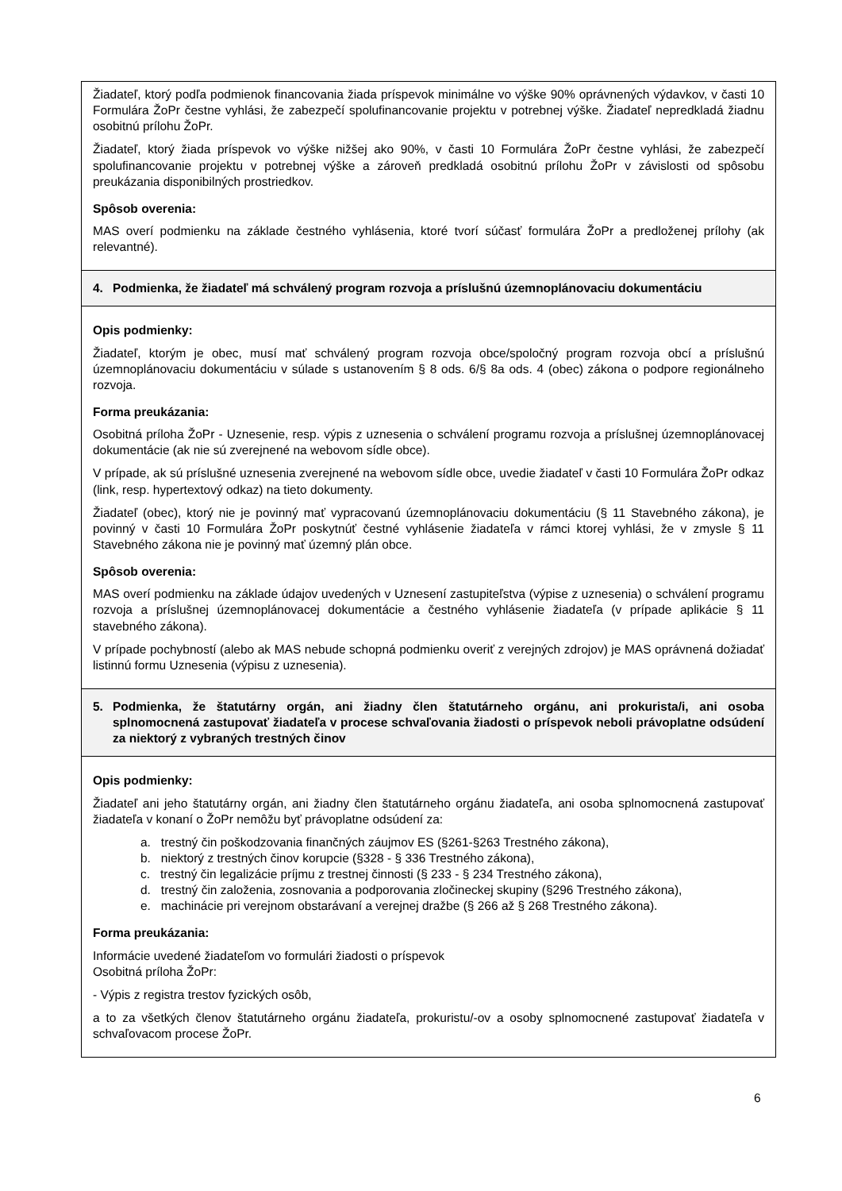| Žiadateľ, ktorý podľa podmienok financovania žiada príspevok minimálne vo výške 90% oprávnených výdavkov, v časti 10 Formulára ŽoPr čestne vyhlási, že zabezpečí spolufinancovanie projektu v potrebnej výške. Žiadateľ nepredkladá žiadnu osobitnú prílohu ŽoPr. Žiadateľ, ktorý žiada príspevok vo výške nižšej ako 90%, v časti 10 Formulára ŽoPr čestne vyhlási, že zabezpečí spolufinancovanie projektu v potrebnej výške a zároveň predkladá osobitnú prílohu ŽoPr v závislosti od spôsobu preukázania disponibilných prostriedkov. Spôsob overenia: MAS overí podmienku na základe čestného vyhlásenia, ktoré tvorí súčasť formulára ŽoPr a predloženej prílohy (ak relevantné). |
| 4. Podmienka, že žiadateľ má schválený program rozvoja a príslušnú územnoplánovaciu dokumentáciu |
| Opis podmienky: Žiadateľ, ktorým je obec, musí mať schválený program rozvoja obce/spoločný program rozvoja obcí a príslušnú územnoplánovaciu dokumentáciu v súlade s ustanovením § 8 ods. 6/§ 8a ods. 4 (obec) zákona o podpore regionálneho rozvoja. Forma preukázania: Osobitná príloha ŽoPr - Uznesenie, resp. výpis z uznesenia o schválení programu rozvoja a príslušnej územnoplánovacej dokumentácie (ak nie sú zverejnené na webovom sídle obce). V prípade, ak sú príslušné uznesenia zverejnené na webovom sídle obce, uvedie žiadateľ v časti 10 Formulára ŽoPr odkaz (link, resp. hypertextový odkaz) na tieto dokumenty. Žiadateľ (obec), ktorý nie je povinný mať vypracovanú územnoplánovaciu dokumentáciu (§ 11 Stavebného zákona), je povinný v časti 10 Formulára ŽoPr poskytnúť čestné vyhlásenie žiadateľa v rámci ktorej vyhlási, že v zmysle § 11 Stavebného zákona nie je povinný mať územný plán obce. Spôsob overenia: MAS overí podmienku na základe údajov uvedených v Uznesení zastupiteľstva (výpise z uznesenia) o schválení programu rozvoja a príslušnej územnoplánovacej dokumentácie a čestného vyhlásenie žiadateľa (v prípade aplikácie § 11 stavebného zákona). V prípade pochybností (alebo ak MAS nebude schopná podmienku overiť z verejných zdrojov) je MAS oprávnená dožiadať listinnú formu Uznesenia (výpisu z uznesenia). |
| 5. Podmienka, že štatutárny orgán, ani žiadny člen štatutárneho orgánu, ani prokurista/i, ani osoba splnomocnená zastupovať žiadateľa v procese schvaľovania žiadosti o príspevok neboli právoplatne odsúdení za niektorý z vybraných trestných činov |
| Opis podmienky: Žiadateľ ani jeho štatutárny orgán, ani žiadny člen štatutárneho orgánu žiadateľa, ani osoba splnomocnená zastupovať žiadateľa v konaní o ŽoPr nemôžu byť právoplatne odsúdení za: a. trestný čin poškodzovania finančných záujmov ES (§261-§263 Trestného zákona), b. niektorý z trestných činov korupcie (§328 - § 336 Trestného zákona), c. trestný čin legalizácie príjmu z trestnej činnosti (§ 233 - § 234 Trestného zákona), d. trestný čin založenia, zosnovania a podporovania zločineckej skupiny (§296 Trestného zákona), e. machinácie pri verejnom obstarávaní a verejnej dražbe (§ 266 až § 268 Trestného zákona). Forma preukázania: Informácie uvedené žiadateľom vo formulári žiadosti o príspevok Osobitná príloha ŽoPr: - Výpis z registra trestov fyzických osôb, a to za všetkých členov štatutárneho orgánu žiadateľa, prokuristu/-ov a osoby splnomocnené zastupovať žiadateľa v schvaľovacom procese ŽoPr. |
6